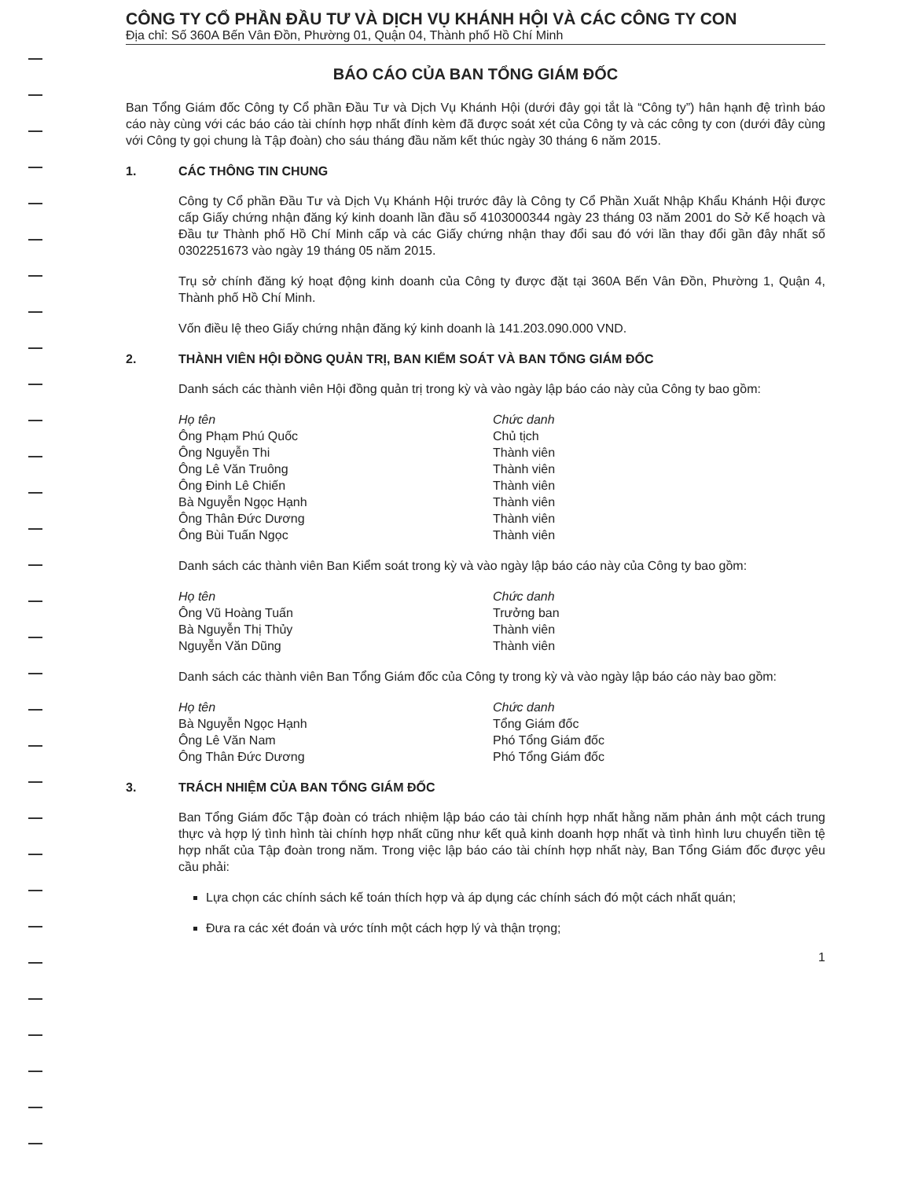CÔNG TY CỔ PHẦN ĐẦU TƯ VÀ DỊCH VỤ KHÁNH HỘI VÀ CÁC CÔNG TY CON
Địa chỉ: Số 360A Bến Vân Đồn, Phường 01, Quận 04, Thành phố Hồ Chí Minh
BÁO CÁO CỦA BAN TỔNG GIÁM ĐỐC
Ban Tổng Giám đốc Công ty Cổ phần Đầu Tư và Dịch Vụ Khánh Hội (dưới đây gọi tắt là “Công ty”) hân hạnh đệ trình báo cáo này cùng với các báo cáo tài chính hợp nhất đính kèm đã được soát xét của Công ty và các công ty con (dưới đây cùng với Công ty gọi chung là Tập đoàn) cho sáu tháng đầu năm kết thúc ngày 30 tháng 6 năm 2015.
1. CÁC THÔNG TIN CHUNG
Công ty Cổ phần Đầu Tư và Dịch Vụ Khánh Hội trước đây là Công ty Cổ Phần Xuất Nhập Khẩu Khánh Hội được cấp Giấy chứng nhận đăng ký kinh doanh lần đầu số 4103000344 ngày 23 tháng 03 năm 2001 do Sở Kế hoạch và Đầu tư Thành phố Hồ Chí Minh cấp và các Giấy chứng nhận thay đổi sau đó với lần thay đổi gần đây nhất số 0302251673 vào ngày 19 tháng 05 năm 2015.
Trụ sở chính đăng ký hoạt động kinh doanh của Công ty được đặt tại 360A Bến Vân Đồn, Phường 1, Quận 4, Thành phố Hồ Chí Minh.
Vốn điều lệ theo Giấy chứng nhận đăng ký kinh doanh là 141.203.090.000 VND.
2. THÀNH VIÊN HỘI ĐỒNG QUẢN TRỊ, BAN KIỂM SOÁT VÀ BAN TỔNG GIÁM ĐỐC
Danh sách các thành viên Hội đồng quản trị trong kỳ và vào ngày lập báo cáo này của Công ty bao gồm:
| Họ tên | Chức danh |
| --- | --- |
| Ông Phạm Phú Quốc | Chủ tịch |
| Ông Nguyễn Thi | Thành viên |
| Ông Lê Văn Truông | Thành viên |
| Ông Đinh Lê Chiến | Thành viên |
| Bà Nguyễn Ngọc Hạnh | Thành viên |
| Ông Thân Đức Dương | Thành viên |
| Ông Bùi Tuấn Ngọc | Thành viên |
Danh sách các thành viên Ban Kiểm soát trong kỳ và vào ngày lập báo cáo này của Công ty bao gồm:
| Họ tên | Chức danh |
| --- | --- |
| Ông Vũ Hoàng Tuấn | Trưởng ban |
| Bà Nguyễn Thị Thủy | Thành viên |
| Nguyễn Văn Dũng | Thành viên |
Danh sách các thành viên Ban Tổng Giám đốc của Công ty trong kỳ và vào ngày lập báo cáo này bao gồm:
| Họ tên | Chức danh |
| --- | --- |
| Bà Nguyễn Ngọc Hạnh | Tổng Giám đốc |
| Ông Lê Văn Nam | Phó Tổng Giám đốc |
| Ông Thân Đức Dương | Phó Tổng Giám đốc |
3. TRÁCH NHIỆM CỦA BAN TỔNG GIÁM ĐỐC
Ban Tổng Giám đốc Tập đoàn có trách nhiệm lập báo cáo tài chính hợp nhất hằng năm phản ánh một cách trung thực và hợp lý tình hình tài chính hợp nhất cũng như kết quả kinh doanh hợp nhất và tình hình lưu chuyển tiền tệ hợp nhất của Tập đoàn trong năm. Trong việc lập báo cáo tài chính hợp nhất này, Ban Tổng Giám đốc được yêu cầu phải:
Lựa chọn các chính sách kế toán thích hợp và áp dụng các chính sách đó một cách nhất quán;
Đưa ra các xét đoán và ước tính một cách hợp lý và thận trọng;
1